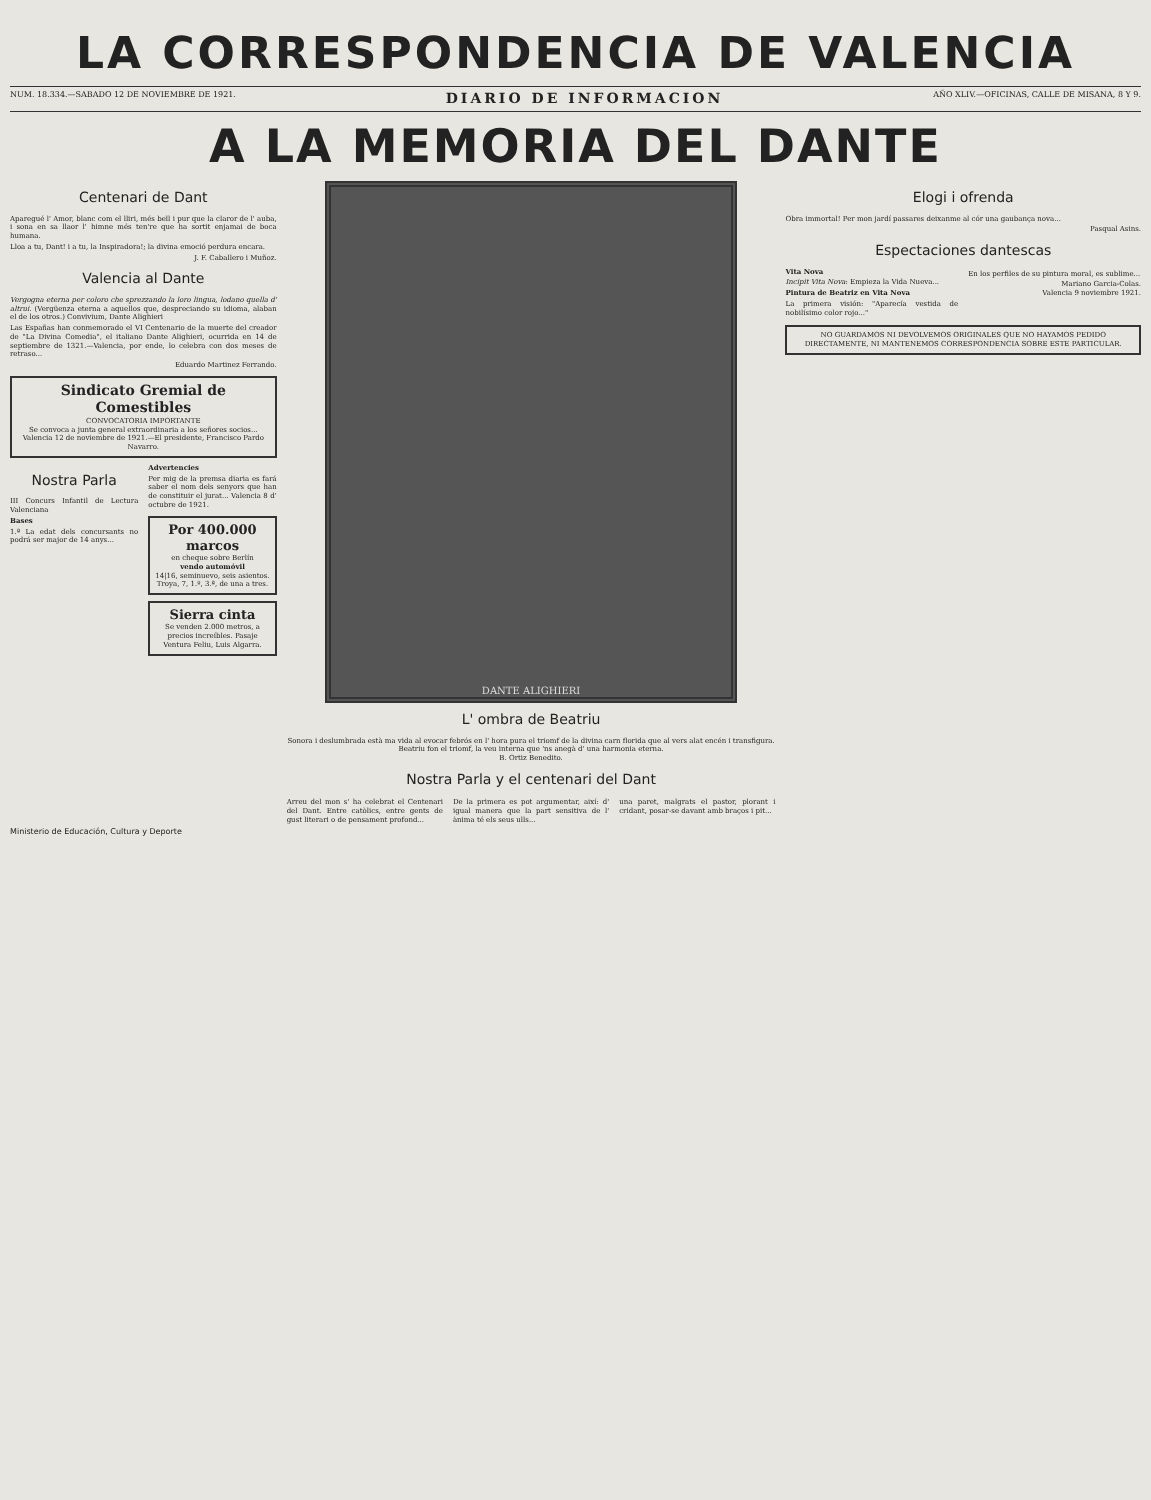LA CORRESPONDENCIA DE VALENCIA
NUM. 18.334.—SABADO 12 DE NOVIEMBRE DE 1921. DIARIO DE INFORMACION AÑO XLIV.—OFICINAS, CALLE DE MISANA, 8 Y 9.
A LA MEMORIA DEL DANTE
Centenari de Dant
Aparegué l' Amor, blanc com el lliri, més bell i pur que la claror de l' auba, i sona en sa llaor l' himne més ten're que ha sortit enjamai de boca humana.
Lloa a tu, Dant! i a tu, la Inspiradora!; la divina emoció perdura encara.
J. F. Caballero i Muñoz.
Valencia al Dante
Vergogna eterna per coloro che sprezzando la loro lingua, lodano quella d' altrui. (Vergüenza eterna a aquellos que, despreciando su idioma, alaban el de los otros.) Convivium, Dante Alighieri
Las Españas han conmemorado el VI Centenario de la muerte del creador de "La Divina Comedia", el italiano Dante Alighieri, ocurrida en 14 de septiembre de 1321.—Valencia, por ende, lo celebra con dos meses de retraso...
Eduardo Martinez Ferrando.
Sindicato Gremial de Comestibles
CONVOCATORIA IMPORTANTE
Se convoca a junta general extraordinaria a los señores socios... Valencia 12 de noviembre de 1921.—El presidente, Francisco Pardo Navarro.
Nostra Parla
III Concurs Infantil de Lectura Valenciana
Bases
1.ª La edat dels concursants no podrá ser major de 14 anys...
Advertencies
Per mig de la premsa diaria es fará saber el nom dels senyors que han de constituir el jurat... Valencia 8 d' octubre de 1921.
Por 400.000 marcos
en cheque sobre Berlín
vendo automóvil
14|16, seminuevo, seis asientos. Troya, 7, 1.º, 3.ª, de una a tres.
Sierra cinta
Se venden 2.000 metros, a precios increíbles. Pasaje Ventura Feliu, Luis Algarra.
DANTE ALIGHIERI
L' ombra de Beatriu
Sonora i deslumbrada està ma vida al evocar febrós en l' hora pura el triomf de la divina carn florida que al vers alat encén i transfigura.
Beatriu fon el triomf, la veu interna que 'ns anegà d' una harmonia eterna.
B. Ortiz Benedito.
Nostra Parla y el centenari del Dant
Arreu del mon s' ha celebrat el Centenari del Dant. Entre catòlics, entre gents de gust literari o de pensament profond...
De la primera es pot argumentar, així: d' igual manera que la part sensitiva de l' ànima té els seus ulls...
una paret, malgrats el pastor, plorant i cridant, posar-se davant amb braços i pit...
Elogi i ofrenda
Obra immortal! Per mon jardí passares deixanme al cór una gaubança nova...
Pasqual Asins.
Espectaciones dantescas
Vita Nova
Incipit Vita Nova: Empieza la Vida Nueva...
Pintura de Beatriz en Vita Nova
La primera visión: "Aparecía vestida de nobilísimo color rojo..."
En los perfiles de su pintura moral, es sublime...
Mariano Garcia-Colas.
Valencia 9 noviembre 1921.
NO GUARDAMOS NI DEVOLVEMOS ORIGINALES QUE NO HAYAMOS PEDIDO DIRECTAMENTE, NI MANTENEMOS CORRESPONDENCIA SOBRE ESTE PARTICULAR.
Ministerio de Educación, Cultura y Deporte